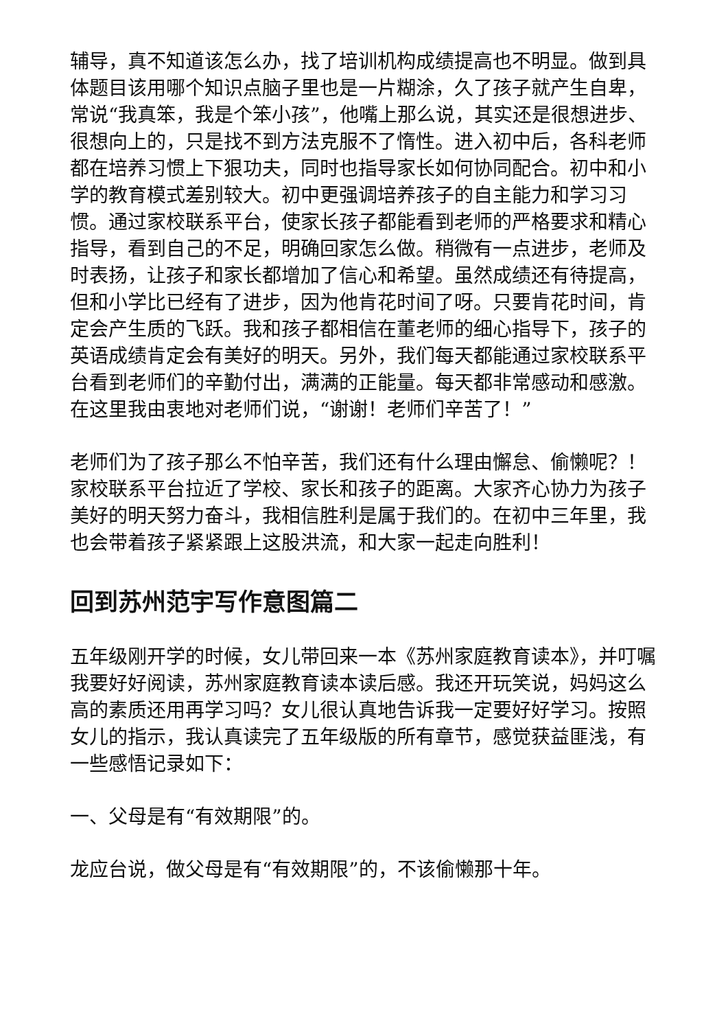辅导，真不知道该怎么办，找了培训机构成绩提高也不明显。做到具体题目该用哪个知识点脑子里也是一片糊涂，久了孩子就产生自卑，常说“我真笨，我是个笨小孩”，他嘴上那么说，其实还是很想进步、很想向上的，只是找不到方法克服不了惰性。进入初中后，各科老师都在培养习惯上下狠功夫，同时也指导家长如何协同配合。初中和小学的教育模式差别较大。初中更强调培养孩子的自主能力和学习习惯。通过家校联系平台，使家长孩子都能看到老师的严格要求和精心指导，看到自己的不足，明确回家怎么做。稍微有一点进步，老师及时表扬，让孩子和家长都增加了信心和希望。虽然成绩还有待提高，但和小学比已经有了进步，因为他肯花时间了呀。只要肯花时间，肯定会产生质的飞跃。我和孩子都相信在董老师的细心指导下，孩子的英语成绩肯定会有美好的明天。另外，我们每天都能通过家校联系平台看到老师们的辛勤付出，满满的正能量。每天都非常感动和感激。在这里我由衷地对老师们说，“谢谢！老师们辛苦了！”
老师们为了孩子那么不怕辛苦，我们还有什么理由懈怠、偷懒呢？！家校联系平台拉近了学校、家长和孩子的距离。大家齐心协力为孩子美好的明天努力奋斗，我相信胜利是属于我们的。在初中三年里，我也会带着孩子紧紧跟上这股洪流，和大家一起走向胜利！
回到苏州范宇写作意图篇二
五年级刚开学的时候，女儿带回来一本《苏州家庭教育读本》，并叮嘱我要好好阅读，苏州家庭教育读本读后感。我还开玩笑说，妈妈这么高的素质还用再学习吗？女儿很认真地告诉我一定要好好学习。按照女儿的指示，我认真读完了五年级版的所有章节，感觉获益匪浅，有一些感悟记录如下：
一、父母是有“有效期限”的。
龙应台说，做父母是有“有效期限”的，不该偷懒那十年。